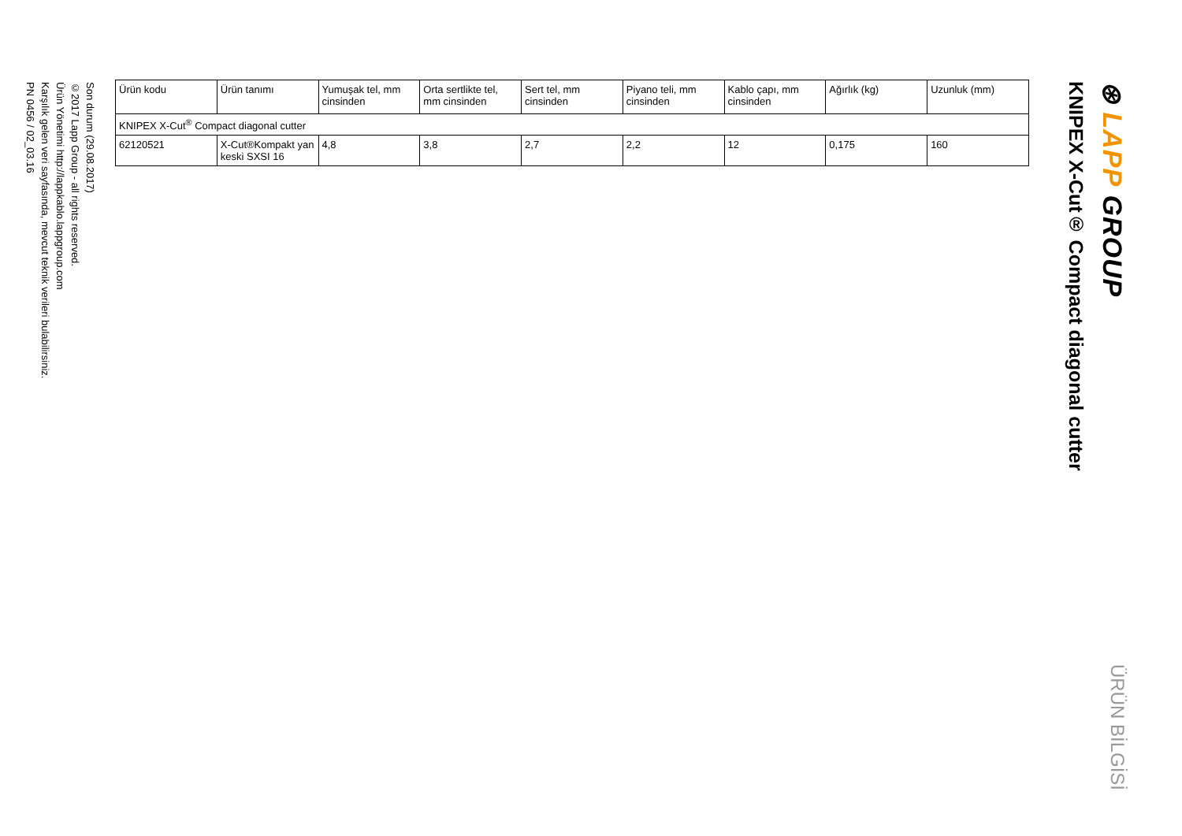⊛ LAPP GROUP
ÜRÜN BİLGİSİ
KNIPEX X-Cut® Compact diagonal cutter
| Ürün kodu | Ürün tanımı | Yumuşak tel, mm cinsinden | Orta sertlikte tel, mm cinsinden | Sert tel, mm cinsinden | Piyano teli, mm cinsinden | Kablo çapı, mm cinsinden | Ağırlık (kg) | Uzunluk (mm) |
| --- | --- | --- | --- | --- | --- | --- | --- | --- |
| KNIPEX X-Cut<sup>®</sup> Compact diagonal cutter | | | | | | | | |
| 62120521 | X-Cut®Kompakt yan keski SXSI 16 | 4,8 | 3,8 | 2,7 | 2,2 | 12 | 0,175 | 160 |
Son durum (29.08.2017)
©2017 Lapp Group - all rights reserved.
Ürün Yönetimi http://lappkablo.lappgroup.com
Karşılık gelen veri sayfasında, mevcut teknik verileri bulabilirsiniz.
PN 0456 / 02_03.16